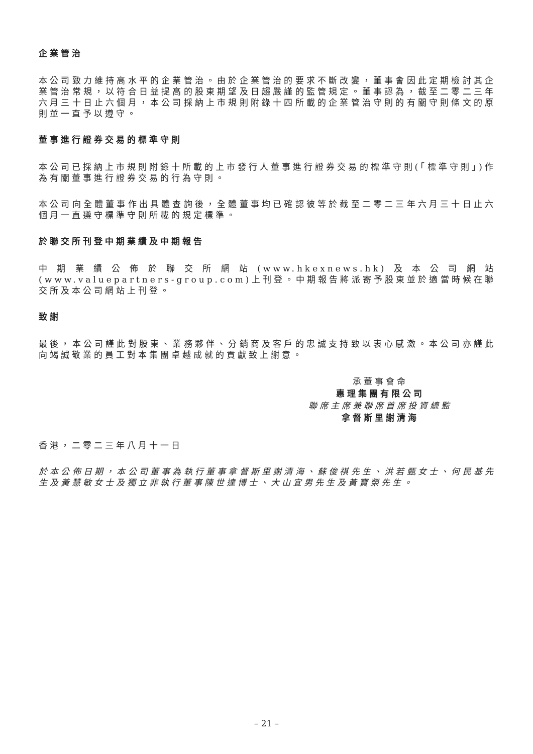企業管治
本公司致力維持高水平的企業管治。由於企業管治的要求不斷改變，董事會因此定期檢討其企業管治常規，以符合日益提高的股東期望及日趨嚴謹的監管規定。董事認為，截至二零二三年六月三十日止六個月，本公司採納上市規則附錄十四所載的企業管治守則的有關守則條文的原則並一直予以遵守。
董事進行證券交易的標準守則
本公司已採納上市規則附錄十所載的上市發行人董事進行證券交易的標準守則(「標準守則」)作為有關董事進行證券交易的行為守則。
本公司向全體董事作出具體查詢後，全體董事均已確認彼等於截至二零二三年六月三十日止六個月一直遵守標準守則所載的規定標準。
於聯交所刊登中期業績及中期報告
中期業績公佈於聯交所網站(www.hkexnews.hk)及本公司網站(www.valuepartners-group.com)上刊登。中期報告將派寄予股東並於適當時候在聯交所及本公司網站上刊登。
致謝
最後，本公司謹此對股東、業務夥伴、分銷商及客戶的忠誠支持致以衷心感激。本公司亦謹此向竭誠敬業的員工對本集團卓越成就的貢獻致上謝意。
承董事會命
惠理集團有限公司
聯席主席兼聯席首席投資總監
拿督斯里謝清海
香港，二零二三年八月十一日
於本公佈日期，本公司董事為執行董事拿督斯里謝清海、蘇俊祺先生、洪若甄女士、何民基先生及黃慧敏女士及獨立非執行董事陳世達博士、大山宜男先生及黃寶榮先生。
– 21 –